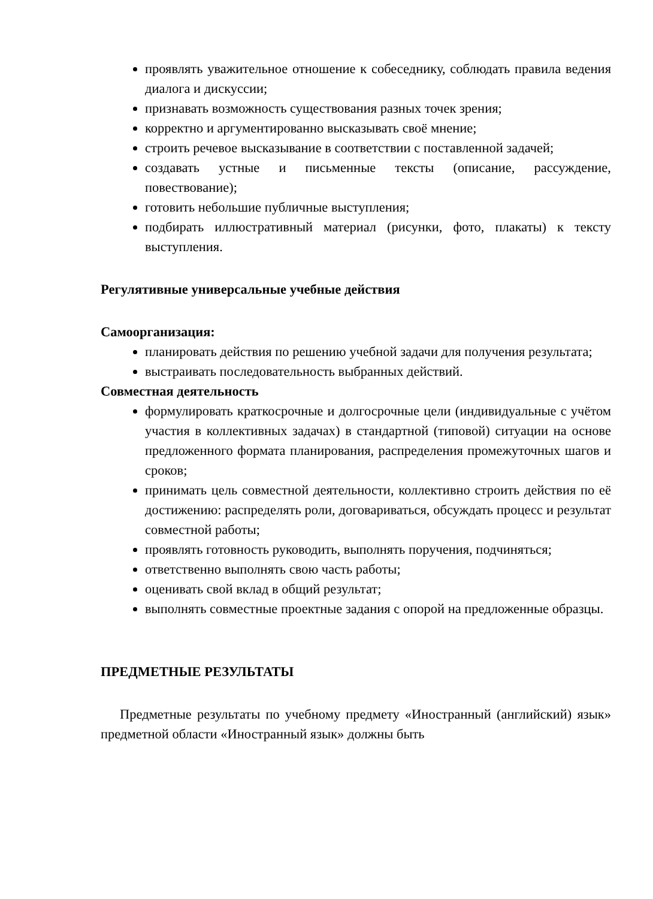проявлять уважительное отношение к собеседнику, соблюдать правила ведения диалога и дискуссии;
признавать возможность существования разных точек зрения;
корректно и аргументированно высказывать своё мнение;
строить речевое высказывание в соответствии с поставленной задачей;
создавать устные и письменные тексты (описание, рассуждение, повествование);
готовить небольшие публичные выступления;
подбирать иллюстративный материал (рисунки, фото, плакаты) к тексту выступления.
Регулятивные универсальные учебные действия
Самоорганизация:
планировать действия по решению учебной задачи для получения результата;
выстраивать последовательность выбранных действий.
Совместная деятельность
формулировать краткосрочные и долгосрочные цели (индивидуальные с учётом участия в коллективных задачах) в стандартной (типовой) ситуации на основе предложенного формата планирования, распределения промежуточных шагов и сроков;
принимать цель совместной деятельности, коллективно строить действия по её достижению: распределять роли, договариваться, обсуждать процесс и результат совместной работы;
проявлять готовность руководить, выполнять поручения, подчиняться;
ответственно выполнять свою часть работы;
оценивать свой вклад в общий результат;
выполнять совместные проектные задания с опорой на предложенные образцы.
ПРЕДМЕТНЫЕ РЕЗУЛЬТАТЫ
Предметные результаты по учебному предмету «Иностранный (английский) язык» предметной области «Иностранный язык» должны быть